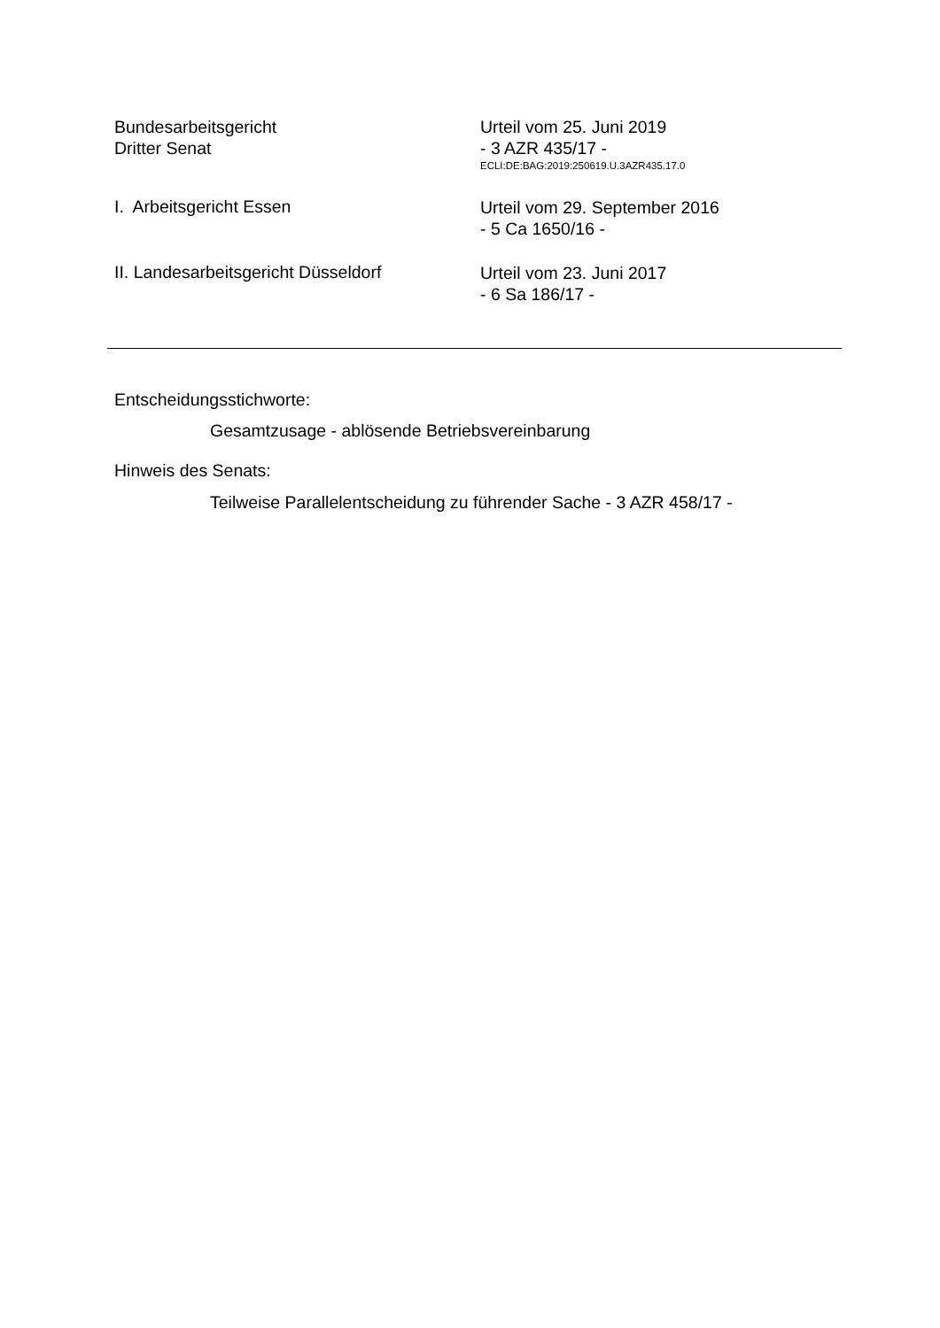Bundesarbeitsgericht
Dritter Senat
Urteil vom 25. Juni 2019
- 3 AZR 435/17 -
ECLI:DE:BAG:2019:250619.U.3AZR435.17.0
I. Arbeitsgericht Essen
Urteil vom 29. September 2016
- 5 Ca 1650/16 -
II. Landesarbeitsgericht Düsseldorf
Urteil vom 23. Juni 2017
- 6 Sa 186/17 -
Entscheidungsstichworte:
Gesamtzusage - ablösende Betriebsvereinbarung
Hinweis des Senats:
Teilweise Parallelentscheidung zu führender Sache - 3 AZR 458/17 -